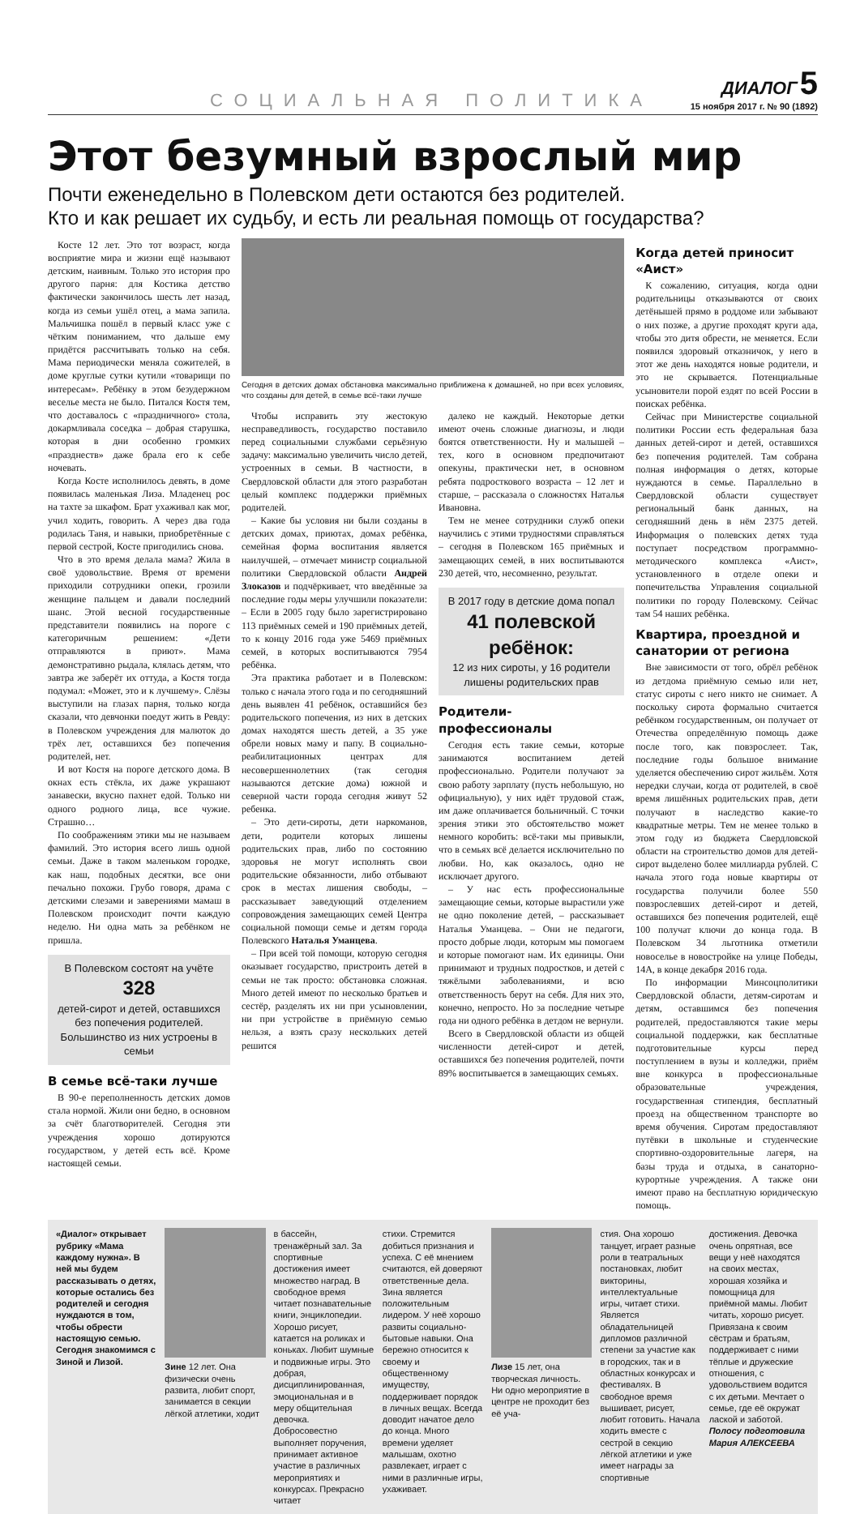СОЦИАЛЬНАЯ ПОЛИТИКА ДИАЛОГ 5
15 ноября 2017 г. № 90 (1892)
Этот безумный взрослый мир
Почти еженедельно в Полевском дети остаются без родителей.
Кто и как решает их судьбу, и есть ли реальная помощь от государства?
Косте 12 лет. Это тот возраст, когда восприятие мира и жизни ещё называют детским, наивным. Только это история про другого парня: для Костика детство фактически закончилось шесть лет назад, когда из семьи ушёл отец, а мама запила. Мальчишка пошёл в первый класс уже с чётким пониманием, что дальше ему придётся рассчитывать только на себя. Мама периодически меняла сожителей, в доме круглые сутки кутили «товарищи по интересам». Ребёнку в этом безудержном веселье места не было. Питался Костя тем, что доставалось с «праздничного» стола, докармливала соседка – добрая старушка, которая в дни особенно громких «празднеств» даже брала его к себе ночевать.
Когда Косте исполнилось девять, в доме появилась маленькая Лиза. Младенец рос на тахте за шкафом. Брат ухаживал как мог, учил ходить, говорить. А через два года родилась Таня, и навыки, приобретённые с первой сестрой, Косте пригодились снова.
Что в это время делала мама? Жила в своё удовольствие. Время от времени приходили сотрудники опеки, грозили женщине пальцем и давали последний шанс. Этой весной государственные представители появились на пороге с категоричным решением: «Дети отправляются в приют». Мама демонстративно рыдала, клялась детям, что завтра же заберёт их оттуда, а Костя тогда подумал: «Может, это и к лучшему». Слёзы выступили на глазах парня, только когда сказали, что девчонки поедут жить в Ревду: в Полевском учреждения для малюток до трёх лет, оставшихся без попечения родителей, нет.
И вот Костя на пороге детского дома. В окнах есть стёкла, их даже украшают занавески, вкусно пахнет едой. Только ни одного родного лица, все чужие. Страшно…
По соображениям этики мы не называем фамилий. Это история всего лишь одной семьи. Даже в таком маленьком городке, как наш, подобных десятки, все они печально похожи. Грубо говоря, драма с детскими слезами и заверениями мамаш в Полевском происходит почти каждую неделю. Ни одна мать за ребёнком не пришла.
В Полевском состоят на учёте
328
детей-сирот и детей, оставшихся без попечения родителей. Большинство из них устроены в семьи
В семье всё-таки лучше
В 90-е переполненность детских домов стала нормой. Жили они бедно, в основном за счёт благотворителей. Сегодня эти учреждения хорошо дотируются государством, у детей есть всё. Кроме настоящей семьи.
Сегодня в детских домах обстановка максимально приближена к домашней, но при всех условиях, что созданы для детей, в семье всё-таки лучше
Чтобы исправить эту жестокую несправедливость, государство поставило перед социальными службами серьёзную задачу: максимально увеличить число детей, устроенных в семьи. В частности, в Свердловской области для этого разработан целый комплекс поддержки приёмных родителей.
– Какие бы условия ни были созданы в детских домах, приютах, домах ребёнка, семейная форма воспитания является наилучшей, – отмечает министр социальной политики Свердловской области Андрей Злоказов и подчёркивает, что введённые за последние годы меры улучшили показатели: – Если в 2005 году было зарегистрировано 113 приёмных семей и 190 приёмных детей, то к концу 2016 года уже 5469 приёмных семей, в которых воспитываются 7954 ребёнка.
Эта практика работает и в Полевском: только с начала этого года и по сегодняшний день выявлен 41 ребёнок, оставшийся без родительского попечения, из них в детских домах находятся шесть детей, а 35 уже обрели новых маму и папу. В социально-реабилитационных центрах для несовершеннолетних (так сегодня называются детские дома) южной и северной части города сегодня живут 52 ребенка.
– Это дети-сироты, дети наркоманов, дети, родители которых лишены родительских прав, либо по состоянию здоровья не могут исполнять свои родительские обязанности, либо отбывают срок в местах лишения свободы, – рассказывает заведующий отделением сопровождения замещающих семей Центра социальной помощи семье и детям города Полевского Наталья Уманцева.
– При всей той помощи, которую сегодня оказывает государство, пристроить детей в семьи не так просто: обстановка сложная. Много детей имеют по несколько братьев и сестёр, разделять их ни при усыновлении, ни при устройстве в приёмную семью нельзя, а взять сразу нескольких детей решится
далеко не каждый. Некоторые детки имеют очень сложные диагнозы, и люди боятся ответственности. Ну и малышей – тех, кого в основном предпочитают опекуны, практически нет, в основном ребята подросткового возраста – 12 лет и старше, – рассказала о сложностях Наталья Ивановна.
Тем не менее сотрудники служб опеки научились с этими трудностями справляться – сегодня в Полевском 165 приёмных и замещающих семей, в них воспитываются 230 детей, что, несомненно, результат.
В 2017 году в детские дома попал
41 полевской ребёнок:
12 из них сироты, у 16 родители лишены родительских прав
Родители-профессионалы
Сегодня есть такие семьи, которые занимаются воспитанием детей профессионально. Родители получают за свою работу зарплату (пусть небольшую, но официальную), у них идёт трудовой стаж, им даже оплачивается больничный. С точки зрения этики это обстоятельство может немного коробить: всё-таки мы привыкли, что в семьях всё делается исключительно по любви. Но, как оказалось, одно не исключает другого.
– У нас есть профессиональные замещающие семьи, которые вырастили уже не одно поколение детей, – рассказывает Наталья Уманцева. – Они не педагоги, просто добрые люди, которым мы помогаем и которые помогают нам. Их единицы. Они принимают и трудных подростков, и детей с тяжёлыми заболеваниями, и всю ответственность берут на себя. Для них это, конечно, непросто. Но за последние четыре года ни одного ребёнка в детдом не вернули.
Всего в Свердловской области из общей численности детей-сирот и детей, оставшихся без попечения родителей, почти 89% воспитывается в замещающих семьях.
Когда детей приносит «Аист»
К сожалению, ситуация, когда одни родительницы отказываются от своих детёнышей прямо в роддоме или забывают о них позже, а другие проходят круги ада, чтобы это дитя обрести, не меняется. Если появился здоровый отказничок, у него в этот же день находятся новые родители, и это не скрывается. Потенциальные усыновители порой ездят по всей России в поисках ребёнка.
Сейчас при Министерстве социальной политики России есть федеральная база данных детей-сирот и детей, оставшихся без попечения родителей. Там собрана полная информация о детях, которые нуждаются в семье. Параллельно в Свердловской области существует региональный банк данных, на сегодняшний день в нём 2375 детей. Информация о полевских детях туда поступает посредством программно-методического комплекса «Аист», установленного в отделе опеки и попечительства Управления социальной политики по городу Полевскому. Сейчас там 54 наших ребёнка.
Квартира, проездной и санатории от региона
Вне зависимости от того, обрёл ребёнок из детдома приёмную семью или нет, статус сироты с него никто не снимает. А поскольку сирота формально считается ребёнком государственным, он получает от Отечества определённую помощь даже после того, как повзрослеет. Так, последние годы большое внимание уделяется обеспечению сирот жильём. Хотя нередки случаи, когда от родителей, в своё время лишённых родительских прав, дети получают в наследство какие-то квадратные метры. Тем не менее только в этом году из бюджета Свердловской области на строительство домов для детей-сирот выделено более миллиарда рублей. С начала этого года новые квартиры от государства получили более 550 повзрослевших детей-сирот и детей, оставшихся без попечения родителей, ещё 100 получат ключи до конца года. В Полевском 34 льготника отметили новоселье в новостройке на улице Победы, 14А, в конце декабря 2016 года.
По информации Минсоцполитики Свердловской области, детям-сиротам и детям, оставшимся без попечения родителей, предоставляются такие меры социальной поддержки, как бесплатные подготовительные курсы перед поступлением в вузы и колледжи, приём вне конкурса в профессиональные образовательные учреждения, государственная стипендия, бесплатный проезд на общественном транспорте во время обучения. Сиротам предоставляют путёвки в школьные и студенческие спортивно-оздоровительные лагеря, на базы труда и отдыха, в санаторно-курортные учреждения. А также они имеют право на бесплатную юридическую помощь.
«Диалог» открывает рубрику «Мама каждому нужна». В ней мы будем рассказывать о детях, которые остались без родителей и сегодня нуждаются в том, чтобы обрести настоящую семью. Сегодня знакомимся с Зиной и Лизой.
Зине 12 лет. Она физически очень развита, любит спорт, занимается в секции лёгкой атлетики, ходит
в бассейн, тренажёрный зал. За спортивные достижения имеет множество наград. В свободное время читает познавательные книги, энциклопедии. Хорошо рисует, катается на роликах и коньках. Любит шумные и подвижные игры. Это добрая, дисциплинированная, эмоциональная и в меру общительная девочка. Добросовестно выполняет поручения, принимает активное участие в различных мероприятиях и конкурсах. Прекрасно читает
стихи. Стремится добиться признания и успеха. С её мнением считаются, ей доверяют ответственные дела. Зина является положительным лидером. У неё хорошо развиты социально-бытовые навыки. Она бережно относится к своему и общественному имуществу, поддерживает порядок в личных вещах. Всегда доводит начатое дело до конца. Много времени уделяет малышам, охотно развлекает, играет с ними в различные игры, ухаживает.
Лизе 15 лет, она творческая личность. Ни одно мероприятие в центре не проходит без её уча-
стия. Она хорошо танцует, играет разные роли в театральных постановках, любит викторины, интеллектуальные игры, читает стихи. Является обладательницей дипломов различной степени за участие как в городских, так и в областных конкурсах и фестивалях. В свободное время вышивает, рисует, любит готовить. Начала ходить вместе с сестрой в секцию лёгкой атлетики и уже имеет награды за спортивные
достижения. Девочка очень опрятная, все вещи у неё находятся на своих местах, хорошая хозяйка и помощница для приёмной мамы. Любит читать, хорошо рисует.
Привязана к своим сёстрам и братьям, поддерживает с ними тёплые и дружеские отношения, с удовольствием водится с их детьми. Мечтает о семье, где её окружат лаской и заботой.
Полосу подготовила Мария АЛЕКСЕЕВА